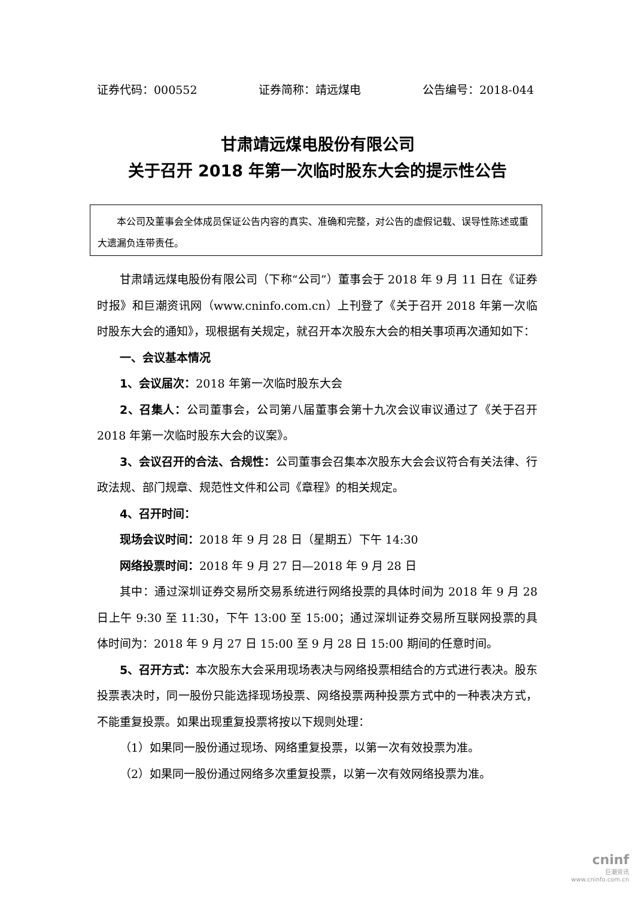证券代码：000552 证券简称：靖远煤电 公告编号：2018-044
甘肃靖远煤电股份有限公司
关于召开 2018 年第一次临时股东大会的提示性公告
本公司及董事会全体成员保证公告内容的真实、准确和完整，对公告的虚假记载、误导性陈述或重大遗漏负连带责任。
甘肃靖远煤电股份有限公司（下称“公司”）董事会于 2018 年 9 月 11 日在《证券时报》和巨潮资讯网（www.cninfo.com.cn）上刊登了《关于召开 2018 年第一次临时股东大会的通知》，现根据有关规定，就召开本次股东大会的相关事项再次通知如下：
一、会议基本情况
1、会议届次：2018 年第一次临时股东大会
2、召集人：公司董事会，公司第八届董事会第十九次会议审议通过了《关于召开 2018 年第一次临时股东大会的议案》。
3、会议召开的合法、合规性：公司董事会召集本次股东大会会议符合有关法律、行政法规、部门规章、规范性文件和公司《章程》的相关规定。
4、召开时间：
现场会议时间：2018 年 9 月 28 日（星期五）下午 14:30
网络投票时间：2018 年 9 月 27 日—2018 年 9 月 28 日
其中：通过深圳证券交易所交易系统进行网络投票的具体时间为 2018 年 9 月 28 日上午 9:30 至 11:30，下午 13:00 至 15:00；通过深圳证券交易所互联网投票的具体时间为：2018 年 9 月 27 日 15:00 至 9 月 28 日 15:00 期间的任意时间。
5、召开方式：本次股东大会采用现场表决与网络投票相结合的方式进行表决。股东投票表决时，同一股份只能选择现场投票、网络投票两种投票方式中的一种表决方式，不能重复投票。如果出现重复投票将按以下规则处理：
（1）如果同一股份通过现场、网络重复投票，以第一次有效投票为准。
（2）如果同一股份通过网络多次重复投票，以第一次有效网络投票为准。
cninf
巨潮资讯
www.cninfo.com.cn